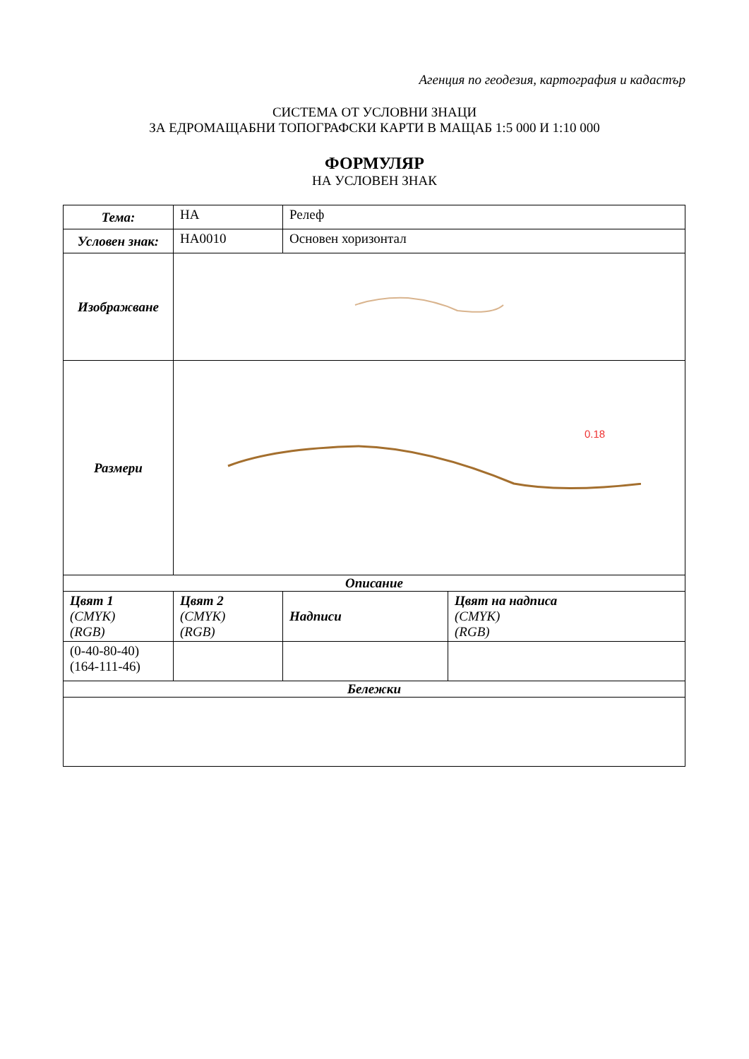Агенция по геодезия, картография и кадастър
СИСТЕМА ОТ УСЛОВНИ ЗНАЦИ
ЗА ЕДРОМАЩАБНИ ТОПОГРАФСКИ КАРТИ В МАЩАБ 1:5 000 И 1:10 000
ФОРМУЛЯР
НА УСЛОВЕН ЗНАК
| Тема: | НА | Релеф | |
| Условен знак: | НА0010 | Основен хоризонтал | |
| Изображване | | | |
| Размери | 0.18 | | |
| Описание | | | |
| Цвят 1 (CMYK) (RGB) | Цвят 2 (CMYK) (RGB) | Надписи | Цвят на надписа (CMYK) (RGB) |
| (0-40-80-40) (164-111-46) | | | |
| Бележки | | | |